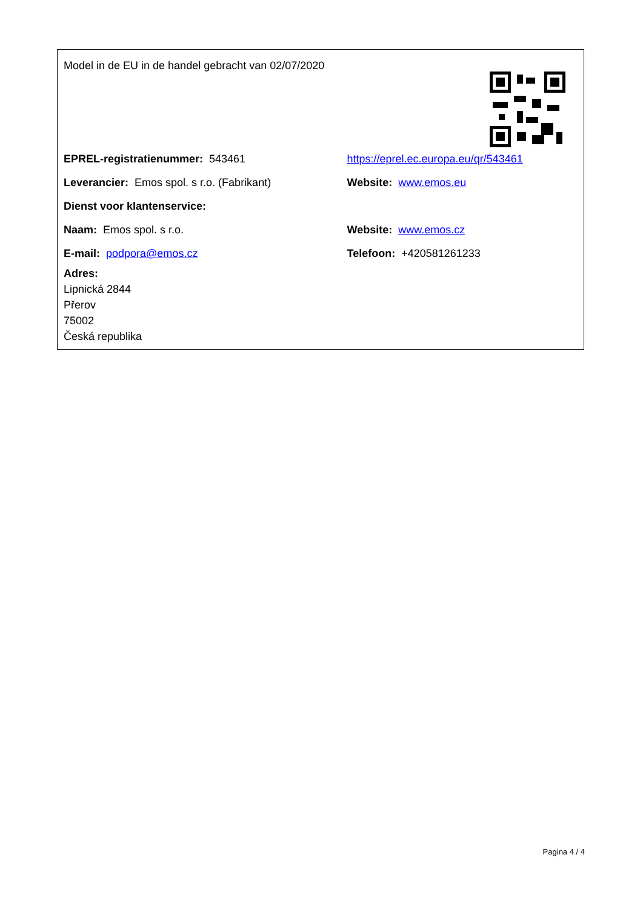Model in de EU in de handel gebracht van 02/07/2020
| EPREL-registratienummer: 543461 | https://eprel.ec.europa.eu/qr/543461 |
| Leverancier: Emos spol. s r.o. (Fabrikant) | Website: www.emos.eu |
| Dienst voor klantenservice: | |
| Naam: Emos spol. s r.o. | Website: www.emos.cz |
| E-mail: podpora@emos.cz | Telefoon: +420581261233 |
| Adres: Lipnická 2844 Přerov 75002 Česká republika | |
Pagina 4 / 4